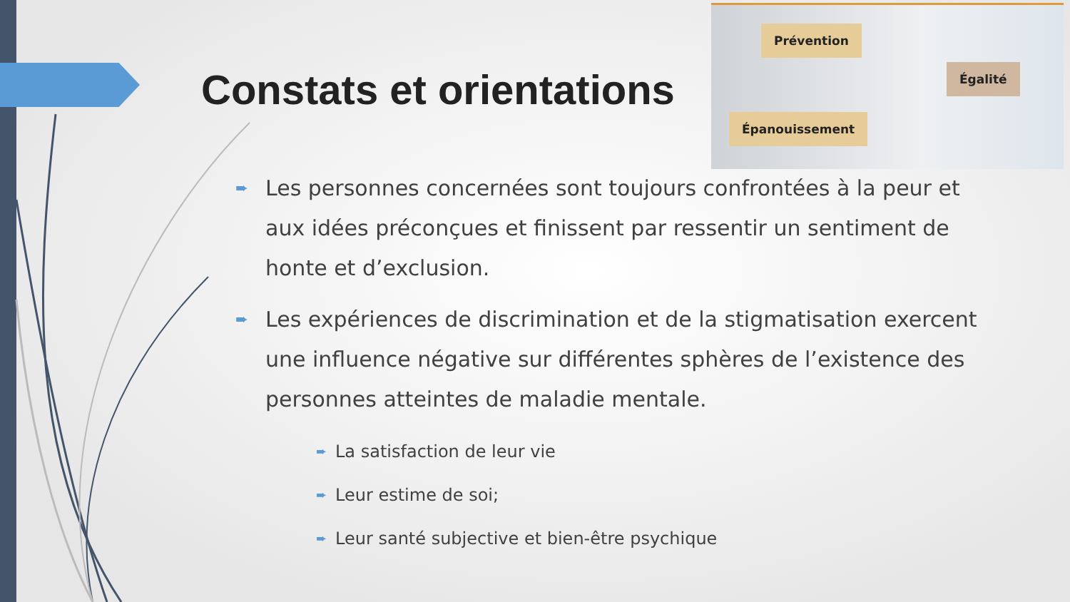Prévention
Égalité
Épanouissement
Constats et orientations
➨ Les personnes concernées sont toujours confrontées à la peur et aux idées préconçues et finissent par ressentir un sentiment de honte et d’exclusion.
➨ Les expériences de discrimination et de la stigmatisation exercent une influence négative sur différentes sphères de l’existence des personnes atteintes de maladie mentale.
➨ La satisfaction de leur vie
➨ Leur estime de soi;
➨ Leur santé subjective et bien-être psychique